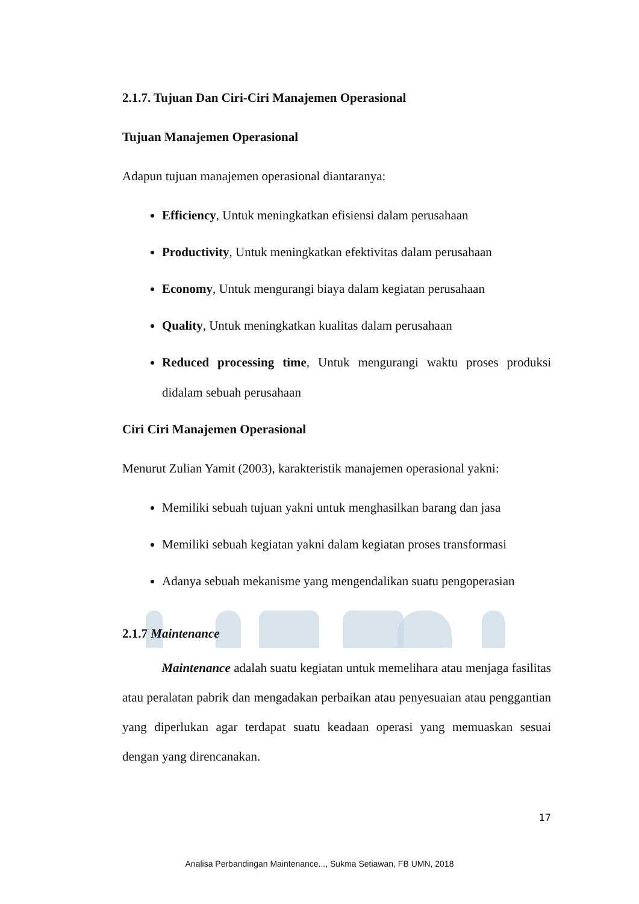2.1.7. Tujuan Dan Ciri-Ciri Manajemen Operasional
Tujuan Manajemen Operasional
Adapun tujuan manajemen operasional diantaranya:
Efficiency, Untuk meningkatkan efisiensi dalam perusahaan
Productivity, Untuk meningkatkan efektivitas dalam perusahaan
Economy, Untuk mengurangi biaya dalam kegiatan perusahaan
Quality, Untuk meningkatkan kualitas dalam perusahaan
Reduced processing time, Untuk mengurangi waktu proses produksi didalam sebuah perusahaan
Ciri Ciri Manajemen Operasional
Menurut Zulian Yamit (2003), karakteristik manajemen operasional yakni:
Memiliki sebuah tujuan yakni untuk menghasilkan barang dan jasa
Memiliki sebuah kegiatan yakni dalam kegiatan proses transformasi
Adanya sebuah mekanisme yang mengendalikan suatu pengoperasian
2.1.7 Maintenance
Maintenance adalah suatu kegiatan untuk memelihara atau menjaga fasilitas atau peralatan pabrik dan mengadakan perbaikan atau penyesuaian atau penggantian yang diperlukan agar terdapat suatu keadaan operasi yang memuaskan sesuai dengan yang direncanakan.
17
Analisa Perbandingan Maintenance..., Sukma Setiawan, FB UMN, 2018